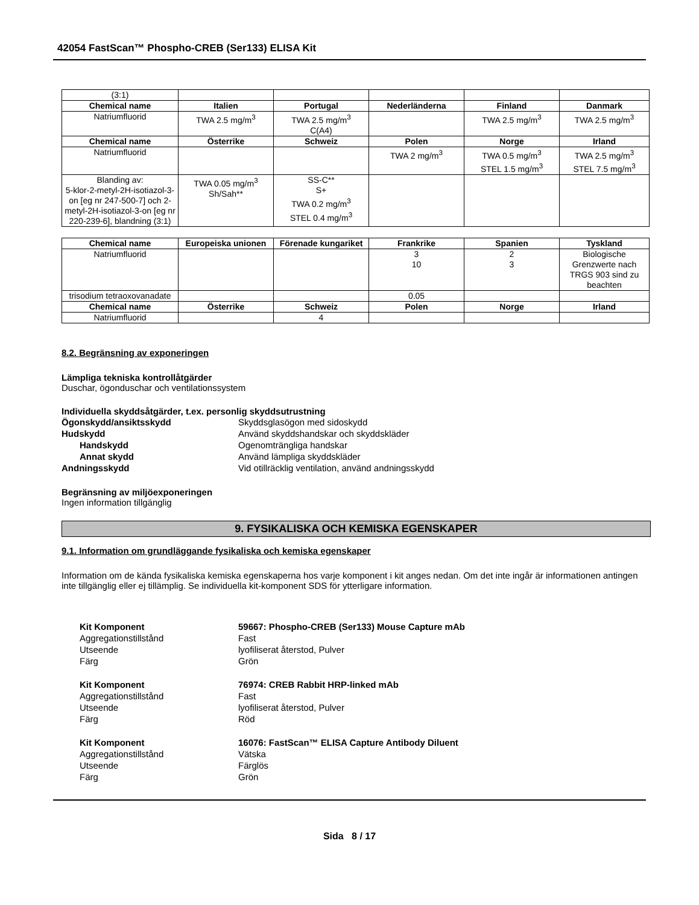42054 FastScan™ Phospho-CREB (Ser133) ELISA Kit
| (3:1) | | | | | |
| Chemical name | Italien | Portugal | Nederländerna | Finland | Danmark |
| Natriumfluorid | TWA 2.5 mg/m<sup>3</sup> | TWA 2.5 mg/m<sup>3</sup> C(A4) | | TWA 2.5 mg/m<sup>3</sup> | TWA 2.5 mg/m<sup>3</sup> |
| Chemical name | Österrike | Schweiz | Polen | Norge | Irland |
| Natriumfluorid | | | TWA 2 mg/m<sup>3</sup> | TWA 0.5 mg/m<sup>3</sup> STEL 1.5 mg/m<sup>3</sup> | TWA 2.5 mg/m<sup>3</sup> STEL 7.5 mg/m<sup>3</sup> |
| Blanding av: 5-klor-2-metyl-2H-isotiazol-3-on [eg nr 247-500-7] och 2-metyl-2H-isotiazol-3-on [eg nr 220-239-6], blandning (3:1) | TWA 0.05 mg/m<sup>3</sup> Sh/Sah** | SS-C** S+ TWA 0.2 mg/m<sup>3</sup> STEL 0.4 mg/m<sup>3</sup> | | | |
| Chemical name | Europeiska unionen | Förenade kungariket | Frankrike | Spanien | Tyskland |
| --- | --- | --- | --- | --- | --- |
| Natriumfluorid | | | 3 10 | 2 3 | Biologische Grenzwerte nach TRGS 903 sind zu beachten |
| trisodium tetraoxovanadate | | | 0.05 | | |
| Chemical name | Österrike | Schweiz | Polen | Norge | Irland |
| Natriumfluorid | | 4 | | | |
8.2. Begränsning av exponeringen
Lämpliga tekniska kontrollåtgärder
Duschar, ögonduschar och ventilationssystem
Individuella skyddsåtgärder, t.ex. personlig skyddsutrustning
Ögonskydd/ansiktsskydd Skyddsglasögon med sidoskydd
Hudskydd Använd skyddshandskar och skyddskläder
Handskydd Ogenomträngliga handskar
Annat skydd Använd lämpliga skyddskläder
Andningsskydd Vid otillräcklig ventilation, använd andningsskydd
Begränsning av miljöexponeringen
Ingen information tillgänglig
9. FYSIKALISKA OCH KEMISKA EGENSKAPER
9.1. Information om grundläggande fysikaliska och kemiska egenskaper
Information om de kända fysikaliska kemiska egenskaperna hos varje komponent i kit anges nedan. Om det inte ingår är informationen antingen inte tillgänglig eller ej tillämplig. Se individuella kit-komponent SDS för ytterligare information.
Kit Komponent 59667: Phospho-CREB (Ser133) Mouse Capture mAb
Aggregationstillstånd Fast
Utseende lyofiliserat återstod, Pulver
Färg Grön
Kit Komponent 76974: CREB Rabbit HRP-linked mAb
Aggregationstillstånd Fast
Utseende lyofiliserat återstod, Pulver
Färg Röd
Kit Komponent 16076: FastScan™ ELISA Capture Antibody Diluent
Aggregationstillstånd Vätska
Utseende Färglös
Färg Grön
Sida 8 / 17